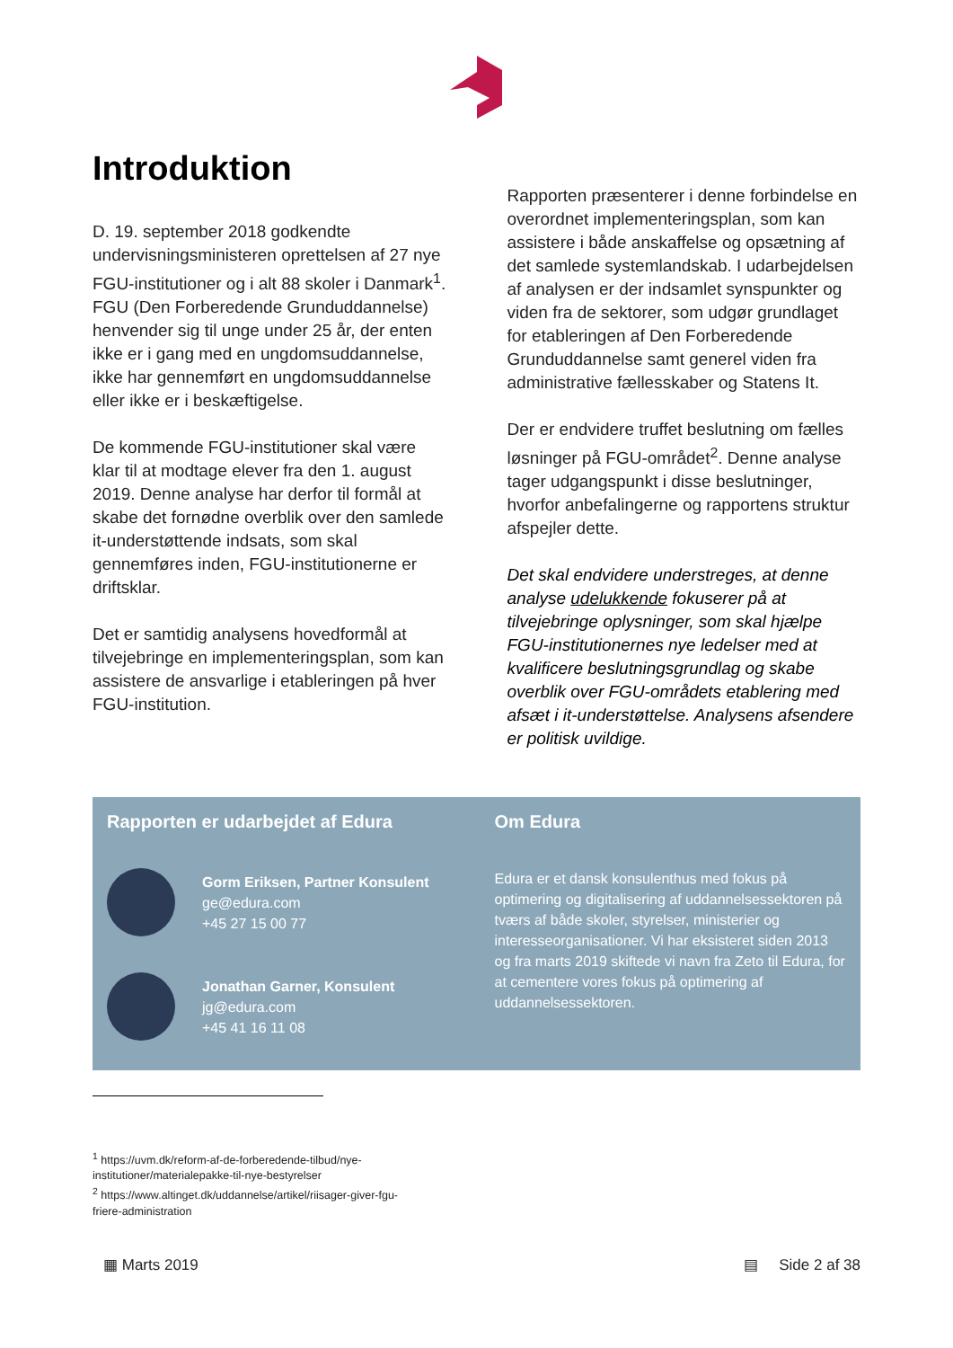Introduktion
D. 19. september 2018 godkendte undervisningsministeren oprettelsen af 27 nye FGU-institutioner og i alt 88 skoler i Danmark<sup>1</sup>. FGU (Den Forberedende Grunduddannelse) henvender sig til unge under 25 år, der enten ikke er i gang med en ungdomsuddannelse, ikke har gennemført en ungdomsuddannelse eller ikke er i beskæftigelse.
De kommende FGU-institutioner skal være klar til at modtage elever fra den 1. august 2019. Denne analyse har derfor til formål at skabe det fornødne overblik over den samlede it-understøttende indsats, som skal gennemføres inden, FGU-institutionerne er driftsklar.
Det er samtidig analysens hovedformål at tilvejebringe en implementeringsplan, som kan assistere de ansvarlige i etableringen på hver FGU-institution.
Rapporten præsenterer i denne forbindelse en overordnet implementeringsplan, som kan assistere i både anskaffelse og opsætning af det samlede systemlandskab. I udarbejdelsen af analysen er der indsamlet synspunkter og viden fra de sektorer, som udgør grundlaget for etableringen af Den Forberedende Grunduddannelse samt generel viden fra administrative fællesskaber og Statens It.
Der er endvidere truffet beslutning om fælles løsninger på FGU-området<sup>2</sup>. Denne analyse tager udgangspunkt i disse beslutninger, hvorfor anbefalingerne og rapportens struktur afspejler dette.
Det skal endvidere understreges, at denne analyse udelukkende fokuserer på at tilvejebringe oplysninger, som skal hjælpe FGU-institutionernes nye ledelser med at kvalificere beslutningsgrundlag og skabe overblik over FGU-områdets etablering med afsæt i it-understøttelse. Analysens afsendere er politisk uvildige.
Rapporten er udarbejdet af Edura
Gorm Eriksen, Partner Konsulent
ge@edura.com
+45 27 15 00 77
Jonathan Garner, Konsulent
jg@edura.com
+45 41 16 11 08
Om Edura
Edura er et dansk konsulenthus med fokus på optimering og digitalisering af uddannelsessektoren på tværs af både skoler, styrelser, ministerier og interesseorganisationer. Vi har eksisteret siden 2013 og fra marts 2019 skiftede vi navn fra Zeto til Edura, for at cementere vores fokus på optimering af uddannelsessektoren.
<sup>1</sup> https://uvm.dk/reform-af-de-forberedende-tilbud/nye-
institutioner/materialepakke-til-nye-bestyrelser
<sup>2</sup> https://www.altinget.dk/uddannelse/artikel/riisager-giver-fgu-
friere-administration
▦ Marts 2019 ▤ Side 2 af 38